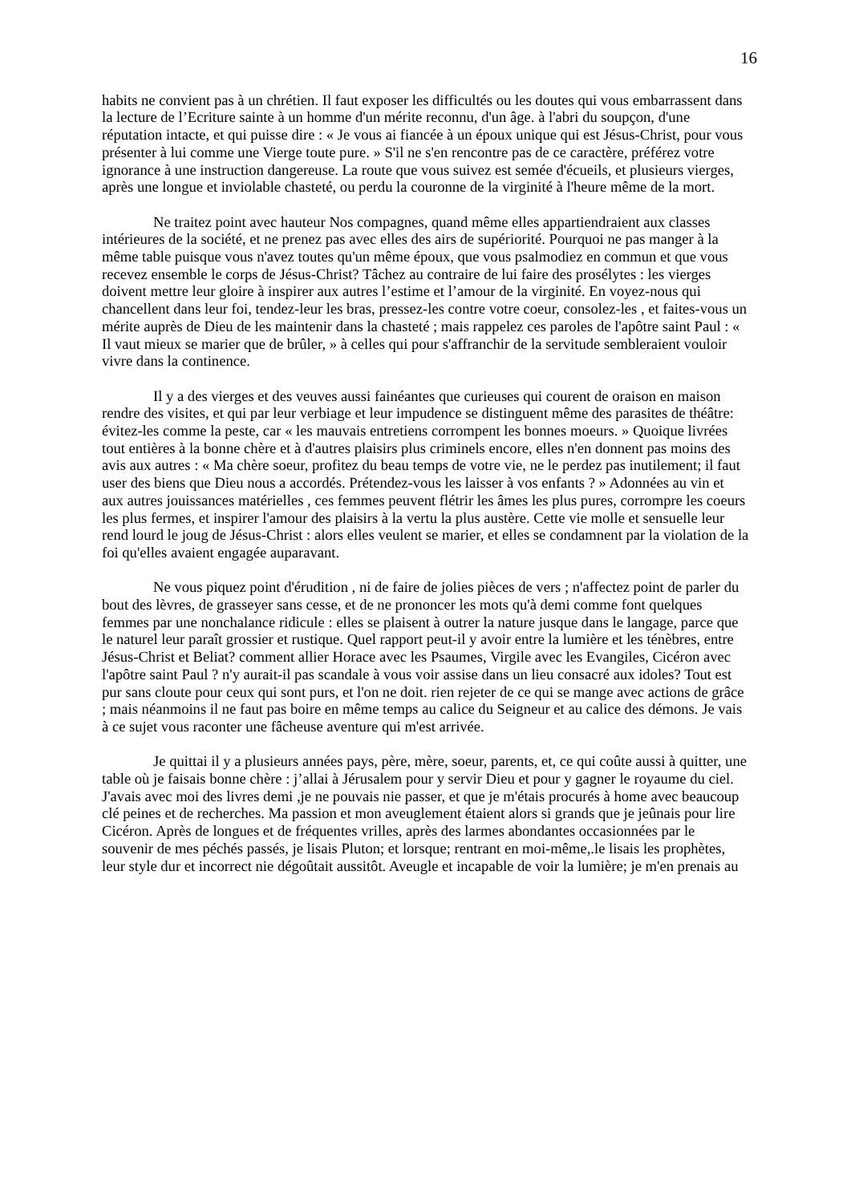16
habits ne convient pas à un chrétien. Il faut exposer les difficultés ou les doutes qui vous embarrassent dans la lecture de l’Ecriture sainte à un homme d'un mérite reconnu, d'un âge. à l'abri du soupçon, d'une réputation intacte, et qui puisse dire : « Je vous ai fiancée à un époux unique qui est Jésus-Christ, pour vous présenter à lui comme une Vierge toute pure. » S'il ne s'en rencontre pas de ce caractère, préférez votre ignorance à une instruction dangereuse. La route que vous suivez est semée d'écueils, et plusieurs vierges, après une longue et inviolable chasteté, ou perdu la couronne de la virginité à l'heure même de la mort.
Ne traitez point avec hauteur Nos compagnes, quand même elles appartiendraient aux classes intérieures de la société, et ne prenez pas avec elles des airs de supériorité. Pourquoi ne pas manger à la même table puisque vous n'avez toutes qu'un même époux, que vous psalmodiez en commun et que vous recevez ensemble le corps de Jésus-Christ? Tâchez au contraire de lui faire des prosélytes : les vierges doivent mettre leur gloire à inspirer aux autres l’estime et l’amour de la virginité. En voyez-nous qui chancellent dans leur foi, tendez-leur les bras, pressez-les contre votre coeur, consolez-les , et faites-vous un mérite auprès de Dieu de les maintenir dans la chasteté ; mais rappelez ces paroles de l'apôtre saint Paul : « Il vaut mieux se marier que de brûler, » à celles qui pour s'affranchir de la servitude sembleraient vouloir vivre dans la continence.
Il y a des vierges et des veuves aussi fainéantes que curieuses qui courent de oraison en maison rendre des visites, et qui par leur verbiage et leur impudence se distinguent même des parasites de théâtre: évitez-les comme la peste, car « les mauvais entretiens corrompent les bonnes moeurs. » Quoique livrées tout entières à la bonne chère et à d'autres plaisirs plus criminels encore, elles n'en donnent pas moins des avis aux autres : « Ma chère soeur, profitez du beau temps de votre vie, ne le perdez pas inutilement; il faut user des biens que Dieu nous a accordés. Prétendez-vous les laisser à vos enfants ? » Adonnées au vin et aux autres jouissances matérielles , ces femmes peuvent flétrir les âmes les plus pures, corrompre les coeurs les plus fermes, et inspirer l'amour des plaisirs à la vertu la plus austère. Cette vie molle et sensuelle leur rend lourd le joug de Jésus-Christ : alors elles veulent se marier, et elles se condamnent par la violation de la foi qu'elles avaient engagée auparavant.
Ne vous piquez point d'érudition , ni de faire de jolies pièces de vers ; n'affectez point de parler du bout des lèvres, de grasseyer sans cesse, et de ne prononcer les mots qu'à demi comme font quelques femmes par une nonchalance ridicule : elles se plaisent à outrer la nature jusque dans le langage, parce que le naturel leur paraît grossier et rustique. Quel rapport peut-il y avoir entre la lumière et les ténèbres, entre Jésus-Christ et Beliat? comment allier Horace avec les Psaumes, Virgile avec les Evangiles, Cicéron avec l'apôtre saint Paul ? n'y aurait-il pas scandale à vous voir assise dans un lieu consacré aux idoles? Tout est pur sans cloute pour ceux qui sont purs, et l'on ne doit. rien rejeter de ce qui se mange avec actions de grâce ; mais néanmoins il ne faut pas boire en même temps au calice du Seigneur et au calice des démons. Je vais à ce sujet vous raconter une fâcheuse aventure qui m'est arrivée.
Je quittai il y a plusieurs années pays, père, mère, soeur, parents, et, ce qui coûte aussi à quitter, une table où je faisais bonne chère : j’allai à Jérusalem pour y servir Dieu et pour y gagner le royaume du ciel. J'avais avec moi des livres demi ,je ne pouvais nie passer, et que je m'étais procurés à home avec beaucoup clé peines et de recherches. Ma passion et mon aveuglement étaient alors si grands que je jeûnais pour lire Cicéron. Après de longues et de fréquentes vrilles, après des larmes abondantes occasionnées par le souvenir de mes péchés passés, je lisais Pluton; et lorsque; rentrant en moi-même,.le lisais les prophètes, leur style dur et incorrect nie dégoûtait aussitôt. Aveugle et incapable de voir la lumière; je m'en prenais au